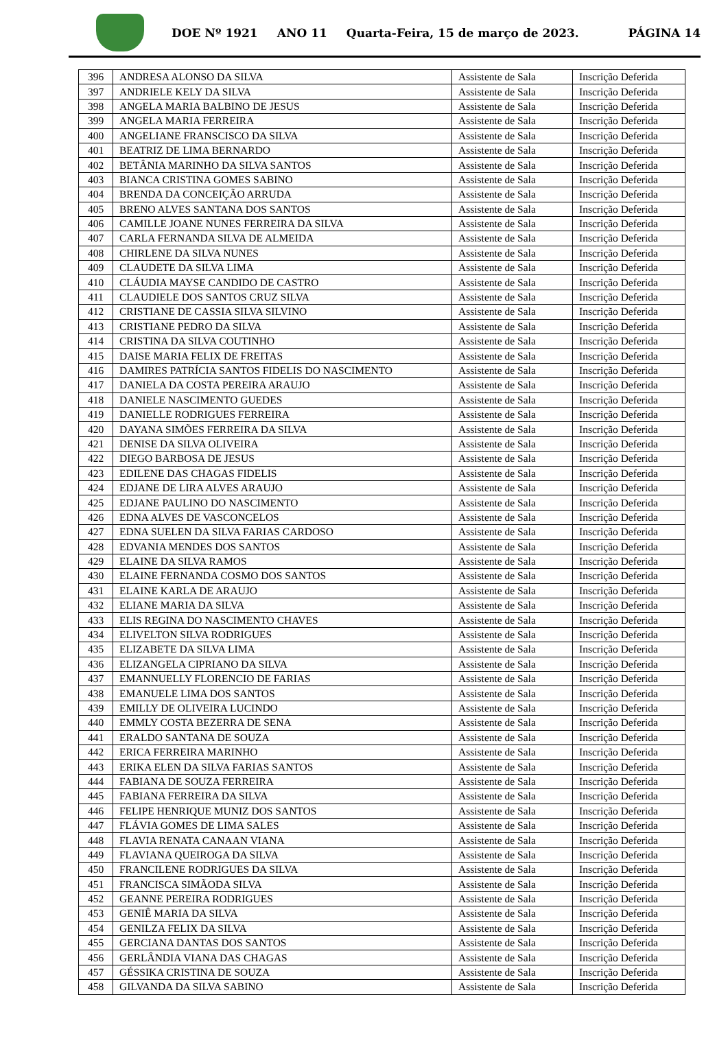DOE Nº 1921 ANO 11 Quarta-Feira, 15 de março de 2023. PÁGINA 14
| 396 | ANDRESA ALONSO DA SILVA | Assistente de Sala | Inscrição Deferida |
| 397 | ANDRIELE KELY DA SILVA | Assistente de Sala | Inscrição Deferida |
| 398 | ANGELA MARIA BALBINO DE JESUS | Assistente de Sala | Inscrição Deferida |
| 399 | ANGELA MARIA FERREIRA | Assistente de Sala | Inscrição Deferida |
| 400 | ANGELIANE FRANSCISCO DA SILVA | Assistente de Sala | Inscrição Deferida |
| 401 | BEATRIZ DE LIMA BERNARDO | Assistente de Sala | Inscrição Deferida |
| 402 | BETÂNIA MARINHO DA SILVA SANTOS | Assistente de Sala | Inscrição Deferida |
| 403 | BIANCA CRISTINA GOMES SABINO | Assistente de Sala | Inscrição Deferida |
| 404 | BRENDA DA CONCEIÇÃO ARRUDA | Assistente de Sala | Inscrição Deferida |
| 405 | BRENO ALVES SANTANA DOS SANTOS | Assistente de Sala | Inscrição Deferida |
| 406 | CAMILLE JOANE NUNES FERREIRA DA SILVA | Assistente de Sala | Inscrição Deferida |
| 407 | CARLA FERNANDA SILVA DE ALMEIDA | Assistente de Sala | Inscrição Deferida |
| 408 | CHIRLENE DA SILVA NUNES | Assistente de Sala | Inscrição Deferida |
| 409 | CLAUDETE DA SILVA LIMA | Assistente de Sala | Inscrição Deferida |
| 410 | CLÁUDIA MAYSE CANDIDO DE CASTRO | Assistente de Sala | Inscrição Deferida |
| 411 | CLAUDIELE DOS SANTOS CRUZ SILVA | Assistente de Sala | Inscrição Deferida |
| 412 | CRISTIANE DE CASSIA SILVA SILVINO | Assistente de Sala | Inscrição Deferida |
| 413 | CRISTIANE PEDRO DA SILVA | Assistente de Sala | Inscrição Deferida |
| 414 | CRISTINA DA SILVA COUTINHO | Assistente de Sala | Inscrição Deferida |
| 415 | DAISE MARIA FELIX DE FREITAS | Assistente de Sala | Inscrição Deferida |
| 416 | DAMIRES PATRÍCIA SANTOS FIDELIS DO NASCIMENTO | Assistente de Sala | Inscrição Deferida |
| 417 | DANIELA DA COSTA PEREIRA ARAUJO | Assistente de Sala | Inscrição Deferida |
| 418 | DANIELE NASCIMENTO GUEDES | Assistente de Sala | Inscrição Deferida |
| 419 | DANIELLE RODRIGUES FERREIRA | Assistente de Sala | Inscrição Deferida |
| 420 | DAYANA SIMÕES FERREIRA DA SILVA | Assistente de Sala | Inscrição Deferida |
| 421 | DENISE DA SILVA OLIVEIRA | Assistente de Sala | Inscrição Deferida |
| 422 | DIEGO BARBOSA DE JESUS | Assistente de Sala | Inscrição Deferida |
| 423 | EDILENE DAS CHAGAS FIDELIS | Assistente de Sala | Inscrição Deferida |
| 424 | EDJANE DE LIRA ALVES ARAUJO | Assistente de Sala | Inscrição Deferida |
| 425 | EDJANE PAULINO DO NASCIMENTO | Assistente de Sala | Inscrição Deferida |
| 426 | EDNA ALVES DE VASCONCELOS | Assistente de Sala | Inscrição Deferida |
| 427 | EDNA SUELEN DA SILVA FARIAS CARDOSO | Assistente de Sala | Inscrição Deferida |
| 428 | EDVANIA MENDES DOS SANTOS | Assistente de Sala | Inscrição Deferida |
| 429 | ELAINE DA SILVA RAMOS | Assistente de Sala | Inscrição Deferida |
| 430 | ELAINE FERNANDA COSMO DOS SANTOS | Assistente de Sala | Inscrição Deferida |
| 431 | ELAINE KARLA DE ARAUJO | Assistente de Sala | Inscrição Deferida |
| 432 | ELIANE MARIA DA SILVA | Assistente de Sala | Inscrição Deferida |
| 433 | ELIS REGINA DO NASCIMENTO CHAVES | Assistente de Sala | Inscrição Deferida |
| 434 | ELIVELTON SILVA RODRIGUES | Assistente de Sala | Inscrição Deferida |
| 435 | ELIZABETE DA SILVA LIMA | Assistente de Sala | Inscrição Deferida |
| 436 | ELIZANGELA CIPRIANO DA SILVA | Assistente de Sala | Inscrição Deferida |
| 437 | EMANNUELLY FLORENCIO DE FARIAS | Assistente de Sala | Inscrição Deferida |
| 438 | EMANUELE LIMA DOS SANTOS | Assistente de Sala | Inscrição Deferida |
| 439 | EMILLY DE OLIVEIRA LUCINDO | Assistente de Sala | Inscrição Deferida |
| 440 | EMMLY COSTA BEZERRA DE SENA | Assistente de Sala | Inscrição Deferida |
| 441 | ERALDO SANTANA DE SOUZA | Assistente de Sala | Inscrição Deferida |
| 442 | ERICA FERREIRA MARINHO | Assistente de Sala | Inscrição Deferida |
| 443 | ERIKA ELEN DA SILVA FARIAS SANTOS | Assistente de Sala | Inscrição Deferida |
| 444 | FABIANA DE SOUZA FERREIRA | Assistente de Sala | Inscrição Deferida |
| 445 | FABIANA FERREIRA DA SILVA | Assistente de Sala | Inscrição Deferida |
| 446 | FELIPE HENRIQUE MUNIZ DOS SANTOS | Assistente de Sala | Inscrição Deferida |
| 447 | FLÁVIA GOMES DE LIMA SALES | Assistente de Sala | Inscrição Deferida |
| 448 | FLAVIA RENATA CANAAN VIANA | Assistente de Sala | Inscrição Deferida |
| 449 | FLAVIANA QUEIROGA DA SILVA | Assistente de Sala | Inscrição Deferida |
| 450 | FRANCILENE RODRIGUES DA SILVA | Assistente de Sala | Inscrição Deferida |
| 451 | FRANCISCA SIMÃODA SILVA | Assistente de Sala | Inscrição Deferida |
| 452 | GEANNE PEREIRA RODRIGUES | Assistente de Sala | Inscrição Deferida |
| 453 | GENIÊ MARIA DA SILVA | Assistente de Sala | Inscrição Deferida |
| 454 | GENILZA FELIX DA SILVA | Assistente de Sala | Inscrição Deferida |
| 455 | GERCIANA DANTAS DOS SANTOS | Assistente de Sala | Inscrição Deferida |
| 456 | GERLÂNDIA VIANA DAS CHAGAS | Assistente de Sala | Inscrição Deferida |
| 457 | GÉSSIKA CRISTINA DE SOUZA | Assistente de Sala | Inscrição Deferida |
| 458 | GILVANDA DA SILVA SABINO | Assistente de Sala | Inscrição Deferida |